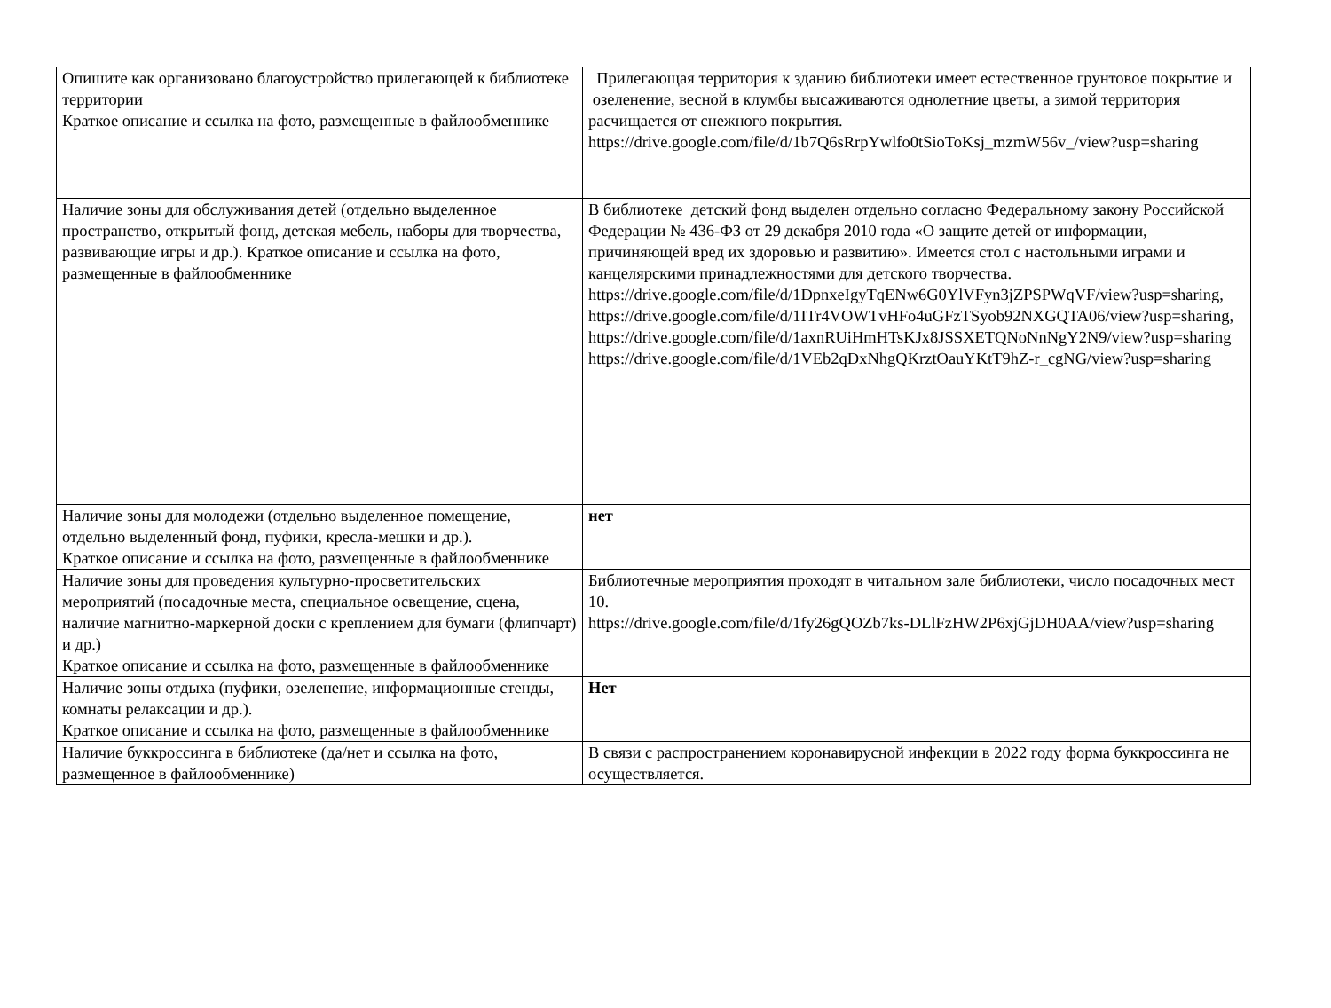| Опишите как организовано благоустройство прилегающей к библиотеке территории Краткое описание и ссылка на фото, размещенные в файлообменнике | Прилегающая территория к зданию библиотеки имеет естественное грунтовое покрытие и озеленение, весной в клумбы высаживаются однолетние цветы, а зимой территория расчищается от снежного покрытия. https://drive.google.com/file/d/1b7Q6sRrpYwlfo0tSioToKsj_mzmW56v_/view?usp=sharing |
| Наличие зоны для обслуживания детей (отдельно выделенное пространство, открытый фонд, детская мебель, наборы для творчества, развивающие игры и др.). Краткое описание и ссылка на фото, размещенные в файлообменнике | В библиотеке детский фонд выделен отдельно согласно Федеральному закону Российской Федерации № 436-ФЗ от 29 декабря 2010 года «О защите детей от информации, причиняющей вред их здоровью и развитию». Имеется стол с настольными играми и канцелярскими принадлежностями для детского творчества. https://drive.google.com/file/d/1DpnxeIgyTqENw6G0YlVFyn3jZPSPWqVF/view?usp=sharing, https://drive.google.com/file/d/1ITr4VOWTvHFo4uGFzTSyob92NXGQTA06/view?usp=sharing, https://drive.google.com/file/d/1axnRUiHmHTsKJx8JSSXETQNoNnNgY2N9/view?usp=sharing https://drive.google.com/file/d/1VEb2qDxNhgQKrztOauYKtT9hZ-r_cgNG/view?usp=sharing |
| Наличие зоны для молодежи (отдельно выделенное помещение, отдельно выделенный фонд, пуфики, кресла-мешки и др.). Краткое описание и ссылка на фото, размещенные в файлообменнике | нет |
| Наличие зоны для проведения культурно-просветительских мероприятий (посадочные места, специальное освещение, сцена, наличие магнитно-маркерной доски с креплением для бумаги (флипчарт) и др.) Краткое описание и ссылка на фото, размещенные в файлообменнике | Библиотечные мероприятия проходят в читальном зале библиотеки, число посадочных мест 10. https://drive.google.com/file/d/1fy26gQOZb7ks-DLlFzHW2P6xjGjDH0AA/view?usp=sharing |
| Наличие зоны отдыха (пуфики, озеленение, информационные стенды, комнаты релаксации и др.). Краткое описание и ссылка на фото, размещенные в файлообменнике | Нет |
| Наличие буккроссинга в библиотеке (да/нет и ссылка на фото, размещенное в файлообменнике) | В связи с распространением коронавирусной инфекции в 2022 году форма буккроссинга не осуществляется. |